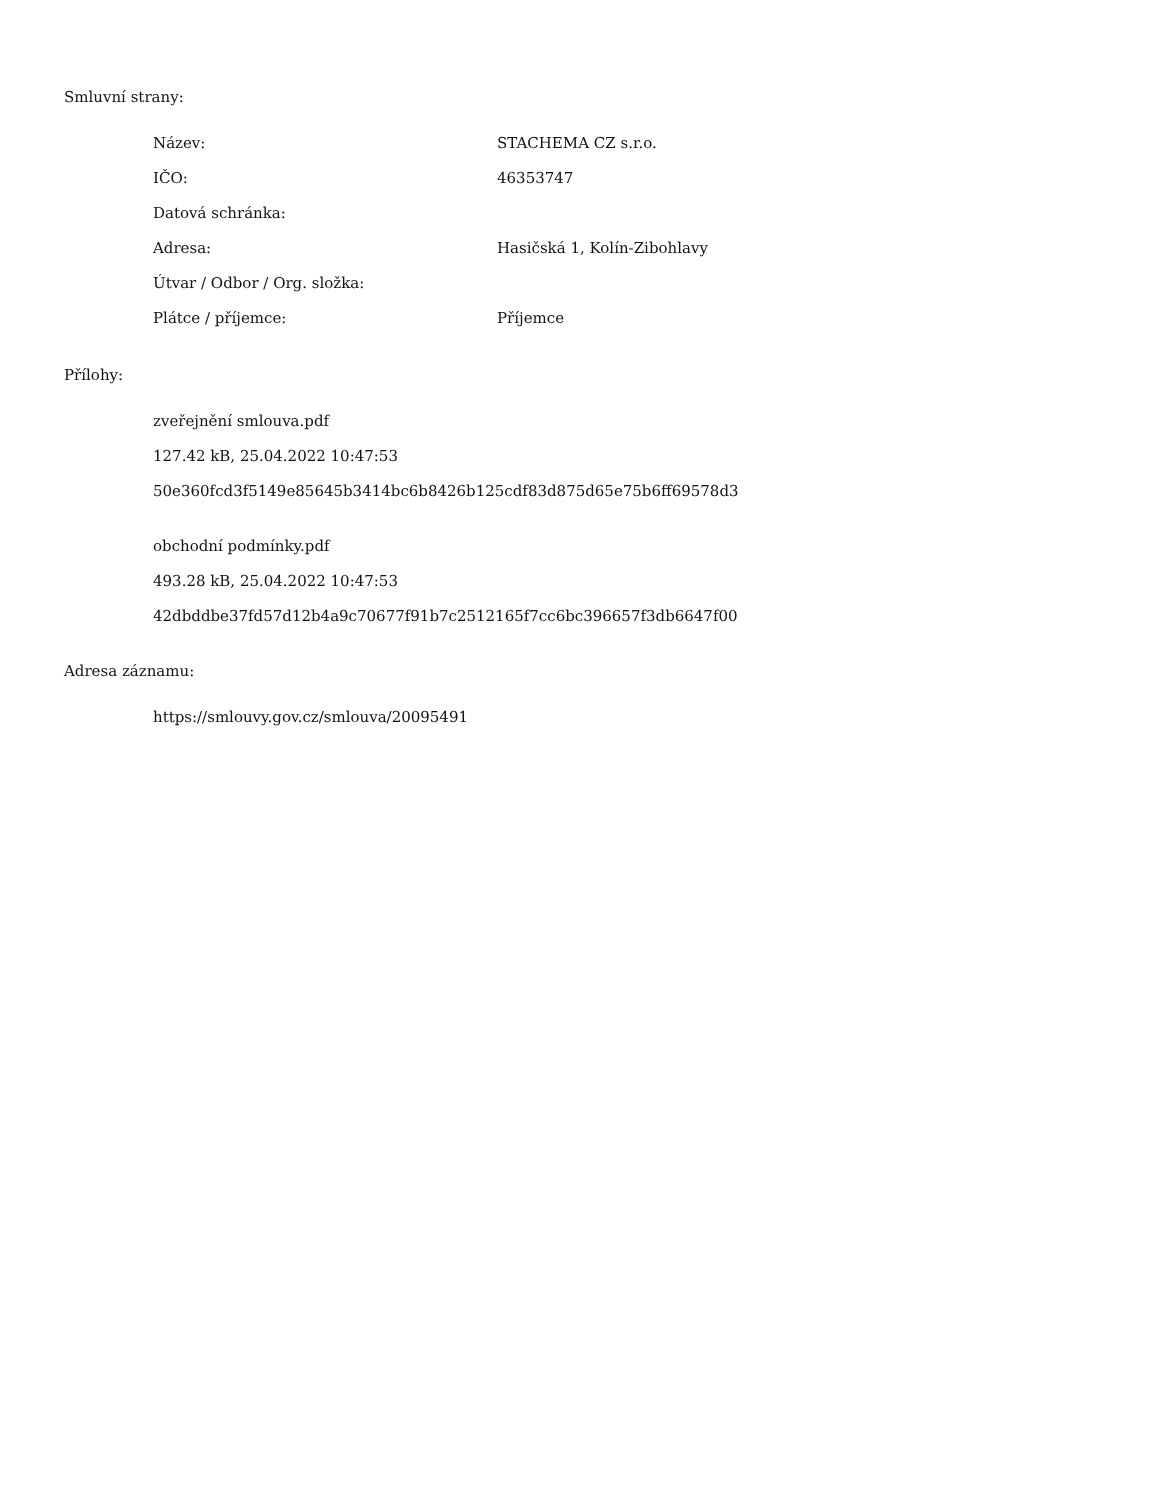Smluvní strany:
| Název: | STACHEMA CZ s.r.o. |
| IČO: | 46353747 |
| Datová schránka: | |
| Adresa: | Hasičská 1, Kolín-Zibohlavy |
| Útvar / Odbor / Org. složka: | |
| Plátce / příjemce: | Příjemce |
Přílohy:
zveřejnění smlouva.pdf
127.42 kB, 25.04.2022 10:47:53
50e360fcd3f5149e85645b3414bc6b8426b125cdf83d875d65e75b6ff69578d3
obchodní podmínky.pdf
493.28 kB, 25.04.2022 10:47:53
42dbddbe37fd57d12b4a9c70677f91b7c2512165f7cc6bc396657f3db6647f00
Adresa záznamu:
https://smlouvy.gov.cz/smlouva/20095491